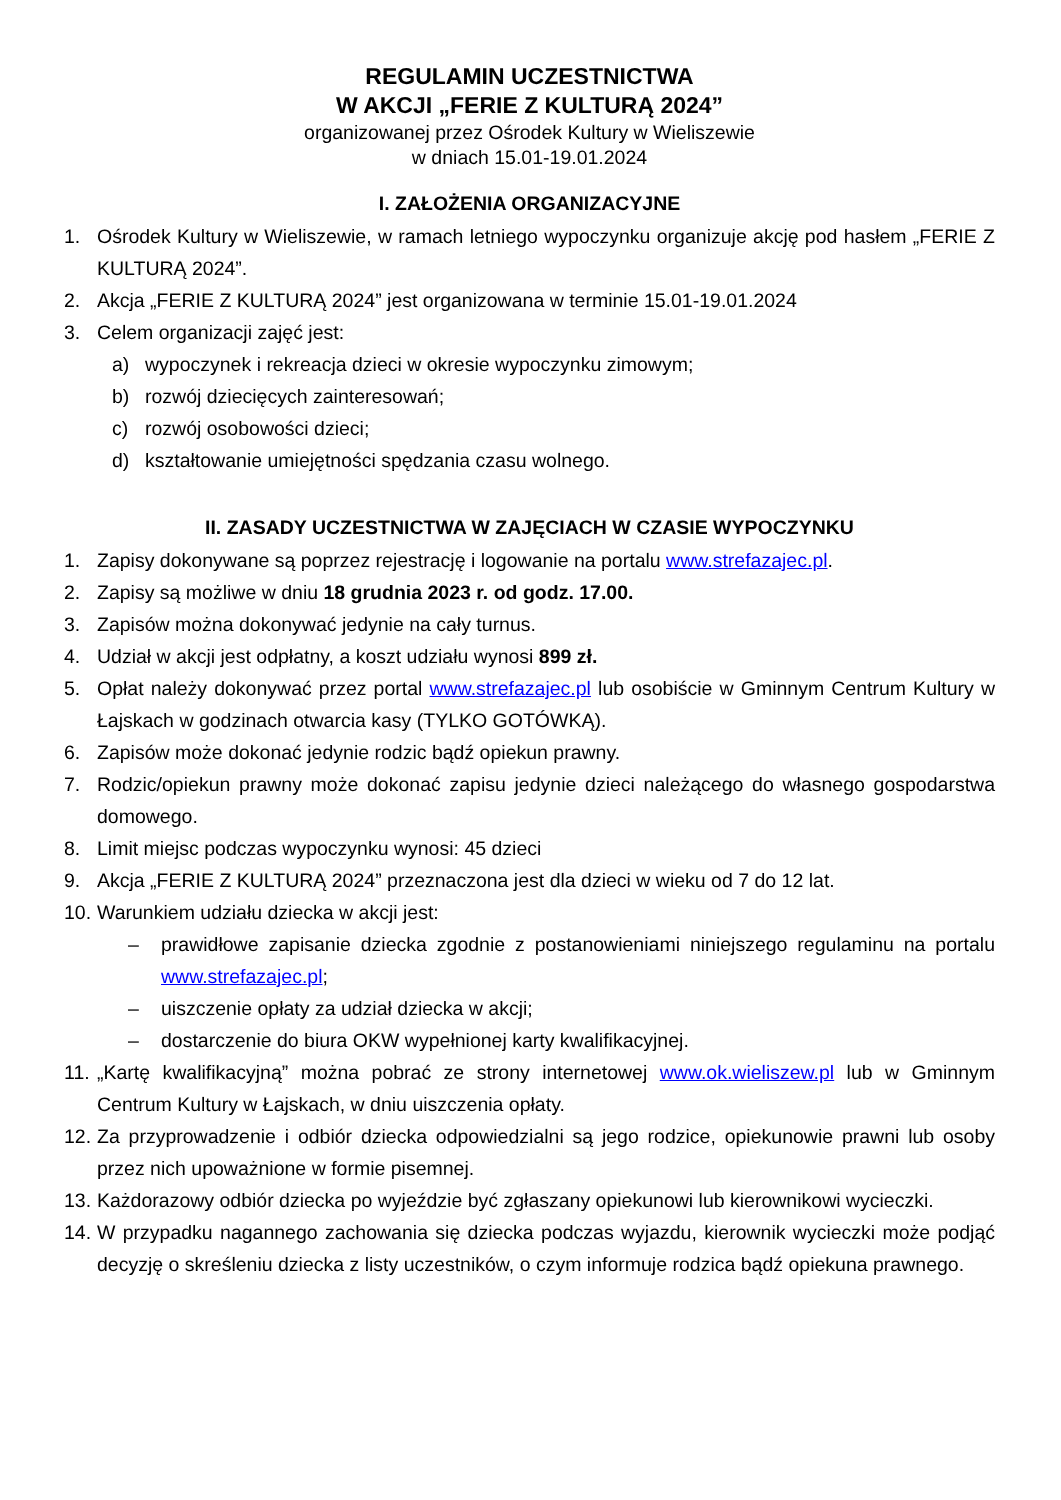REGULAMIN UCZESTNICTWA
W AKCJI „FERIE Z KULTURĄ 2024”
organizowanej przez Ośrodek Kultury w Wieliszewie
w dniach 15.01-19.01.2024
I. ZAŁOŻENIA ORGANIZACYJNE
1. Ośrodek Kultury w Wieliszewie, w ramach letniego wypoczynku organizuje akcję pod hasłem „FERIE Z KULTURĄ 2024”.
2. Akcja „FERIE Z KULTURĄ 2024” jest organizowana w terminie 15.01-19.01.2024
3. Celem organizacji zajęć jest:
a) wypoczynek i rekreacja dzieci w okresie wypoczynku zimowym;
b) rozwój dziecięcych zainteresowań;
c) rozwój osobowości dzieci;
d) kształtowanie umiejętności spędzania czasu wolnego.
II. ZASADY UCZESTNICTWA W ZAJĘCIACH W CZASIE WYPOCZYNKU
1. Zapisy dokonywane są poprzez rejestrację i logowanie na portalu www.strefazajec.pl.
2. Zapisy są możliwe w dniu 18 grudnia 2023 r. od godz. 17.00.
3. Zapisów można dokonywać jedynie na cały turnus.
4. Udział w akcji jest odpłatny, a koszt udziału wynosi 899 zł.
5. Opłat należy dokonywać przez portal www.strefazajec.pl lub osobiście w Gminnym Centrum Kultury w Łajskach w godzinach otwarcia kasy (TYLKO GOTÓWKĄ).
6. Zapisów może dokonać jedynie rodzic bądź opiekun prawny.
7. Rodzic/opiekun prawny może dokonać zapisu jedynie dzieci należącego do własnego gospodarstwa domowego.
8. Limit miejsc podczas wypoczynku wynosi: 45 dzieci
9. Akcja „FERIE Z KULTURĄ 2024” przeznaczona jest dla dzieci w wieku od 7 do 12 lat.
10. Warunkiem udziału dziecka w akcji jest:
– prawidłowe zapisanie dziecka zgodnie z postanowieniami niniejszego regulaminu na portalu www.strefazajec.pl;
– uiszczenie opłaty za udział dziecka w akcji;
– dostarczenie do biura OKW wypełnionej karty kwalifikacyjnej.
11. „Kartę kwalifikacyjną” można pobrać ze strony internetowej www.ok.wieliszew.pl lub w Gminnym Centrum Kultury w Łajskach, w dniu uiszczenia opłaty.
12. Za przyprowadzenie i odbiór dziecka odpowiedzialni są jego rodzice, opiekunowie prawni lub osoby przez nich upoważnione w formie pisemnej.
13. Każdorazowy odbiór dziecka po wyjeździe być zgłaszany opiekunowi lub kierownikowi wycieczki.
14. W przypadku nagannego zachowania się dziecka podczas wyjazdu, kierownik wycieczki może podjąć decyzję o skreśleniu dziecka z listy uczestników, o czym informuje rodzica bądź opiekuna prawnego.